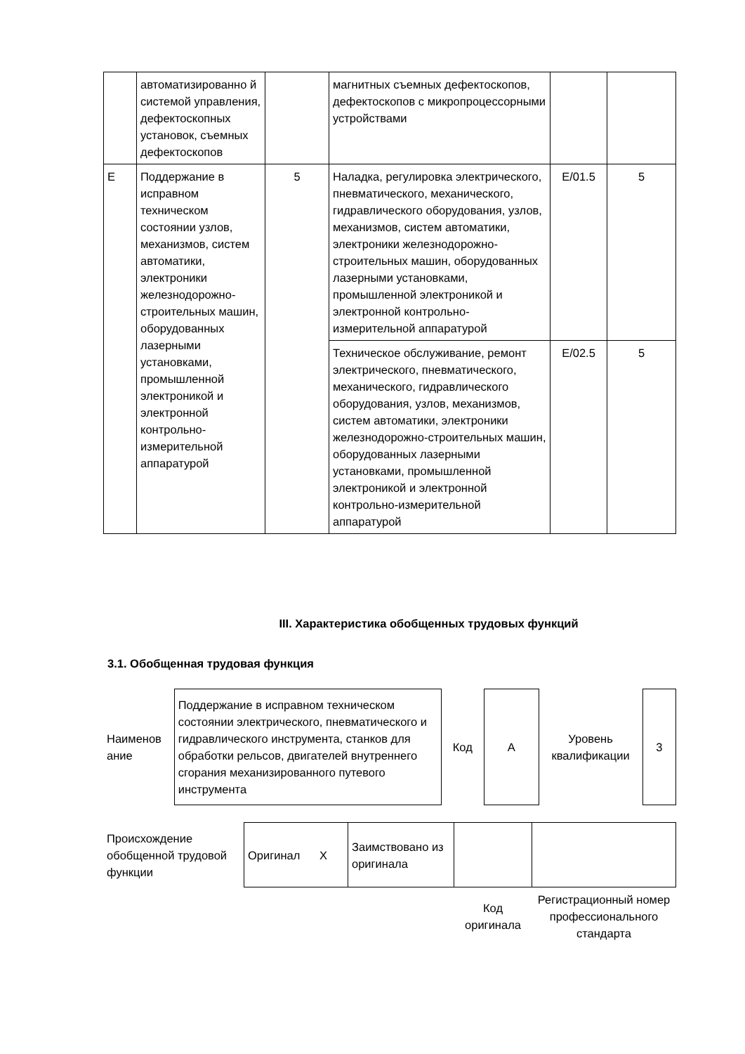| | автоматизированно й системой управления, дефектоскопных установок, съемных дефектоскопов | | магнитных съемных дефектоскопов, дефектоскопов с микропроцессорными устройствами | | |
| E | Поддержание в исправном техническом состоянии узлов, механизмов, систем автоматики, электроники железнодорожно-строительных машин, оборудованных лазерными установками, промышленной электроникой и электронной контрольно-измерительной аппаратурой | 5 | Наладка, регулировка электрического, пневматического, механического, гидравлического оборудования, узлов, механизмов, систем автоматики, электроники железнодорожно-строительных машин, оборудованных лазерными установками, промышленной электроникой и электронной контрольно-измерительной аппаратурой | E/01.5 | 5 |
| | | | Техническое обслуживание, ремонт электрического, пневматического, механического, гидравлического оборудования, узлов, механизмов, систем автоматики, электроники железнодорожно-строительных машин, оборудованных лазерными установками, промышленной электроникой и электронной контрольно-измерительной аппаратурой | E/02.5 | 5 |
III. Характеристика обобщенных трудовых функций
3.1. Обобщенная трудовая функция
| Наименов ание | Поддержание в исправном техническом состоянии электрического, пневматического и гидравлического инструмента, станков для обработки рельсов, двигателей внутреннего сгорания механизированного путевого инструмента | Код | А | Уровень квалификации | 3 |
| Происхождение обобщенной трудовой функции | Оригинал X | Заимствовано из оригинала | | |
| | | | Код оригинала | Регистрационный номер профессионального стандарта |